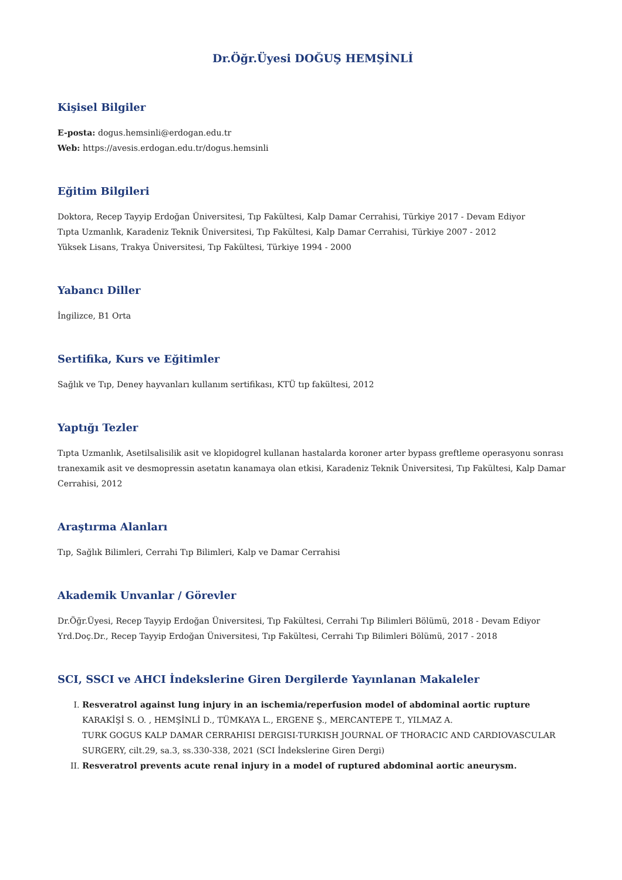Dr.Öğr.Üyesi DOĞUŞ HEMŞİNLİ
Kişisel Bilgiler
E-posta: dogus.hemsinli@erdogan.edu.tr
Web: https://avesis.erdogan.edu.tr/dogus.hemsinli
Eğitim Bilgileri
Doktora, Recep Tayyip Erdoğan Üniversitesi, Tıp Fakültesi, Kalp Damar Cerrahisi, Türkiye 2017 - Devam Ediyor
Tıpta Uzmanlık, Karadeniz Teknik Üniversitesi, Tıp Fakültesi, Kalp Damar Cerrahisi, Türkiye 2007 - 2012
Yüksek Lisans, Trakya Üniversitesi, Tıp Fakültesi, Türkiye 1994 - 2000
Yabancı Diller
İngilizce, B1 Orta
Sertifika, Kurs ve Eğitimler
Sağlık ve Tıp, Deney hayvanları kullanım sertifikası, KTÜ tıp fakültesi, 2012
Yaptığı Tezler
Tıpta Uzmanlık, Asetilsalisilik asit ve klopidogrel kullanan hastalarda koroner arter bypass greftleme operasyonu sonrası tranexamik asit ve desmopressin asetatın kanamaya olan etkisi, Karadeniz Teknik Üniversitesi, Tıp Fakültesi, Kalp Damar Cerrahisi, 2012
Araştırma Alanları
Tıp, Sağlık Bilimleri, Cerrahi Tıp Bilimleri, Kalp ve Damar Cerrahisi
Akademik Unvanlar / Görevler
Dr.Öğr.Üyesi, Recep Tayyip Erdoğan Üniversitesi, Tıp Fakültesi, Cerrahi Tıp Bilimleri Bölümü, 2018 - Devam Ediyor
Yrd.Doç.Dr., Recep Tayyip Erdoğan Üniversitesi, Tıp Fakültesi, Cerrahi Tıp Bilimleri Bölümü, 2017 - 2018
SCI, SSCI ve AHCI İndekslerine Giren Dergilerde Yayınlanan Makaleler
I. Resveratrol against lung injury in an ischemia/reperfusion model of abdominal aortic rupture
KARAKİŞİ S. O. , HEMŞİNLİ D., TÜMKAYA L., ERGENE Ş., MERCANTEPE T., YILMAZ A.
TURK GOGUS KALP DAMAR CERRAHISI DERGISI-TURKISH JOURNAL OF THORACIC AND CARDIOVASCULAR SURGERY, cilt.29, sa.3, ss.330-338, 2021 (SCI İndekslerine Giren Dergi)
II. Resveratrol prevents acute renal injury in a model of ruptured abdominal aortic aneurysm.